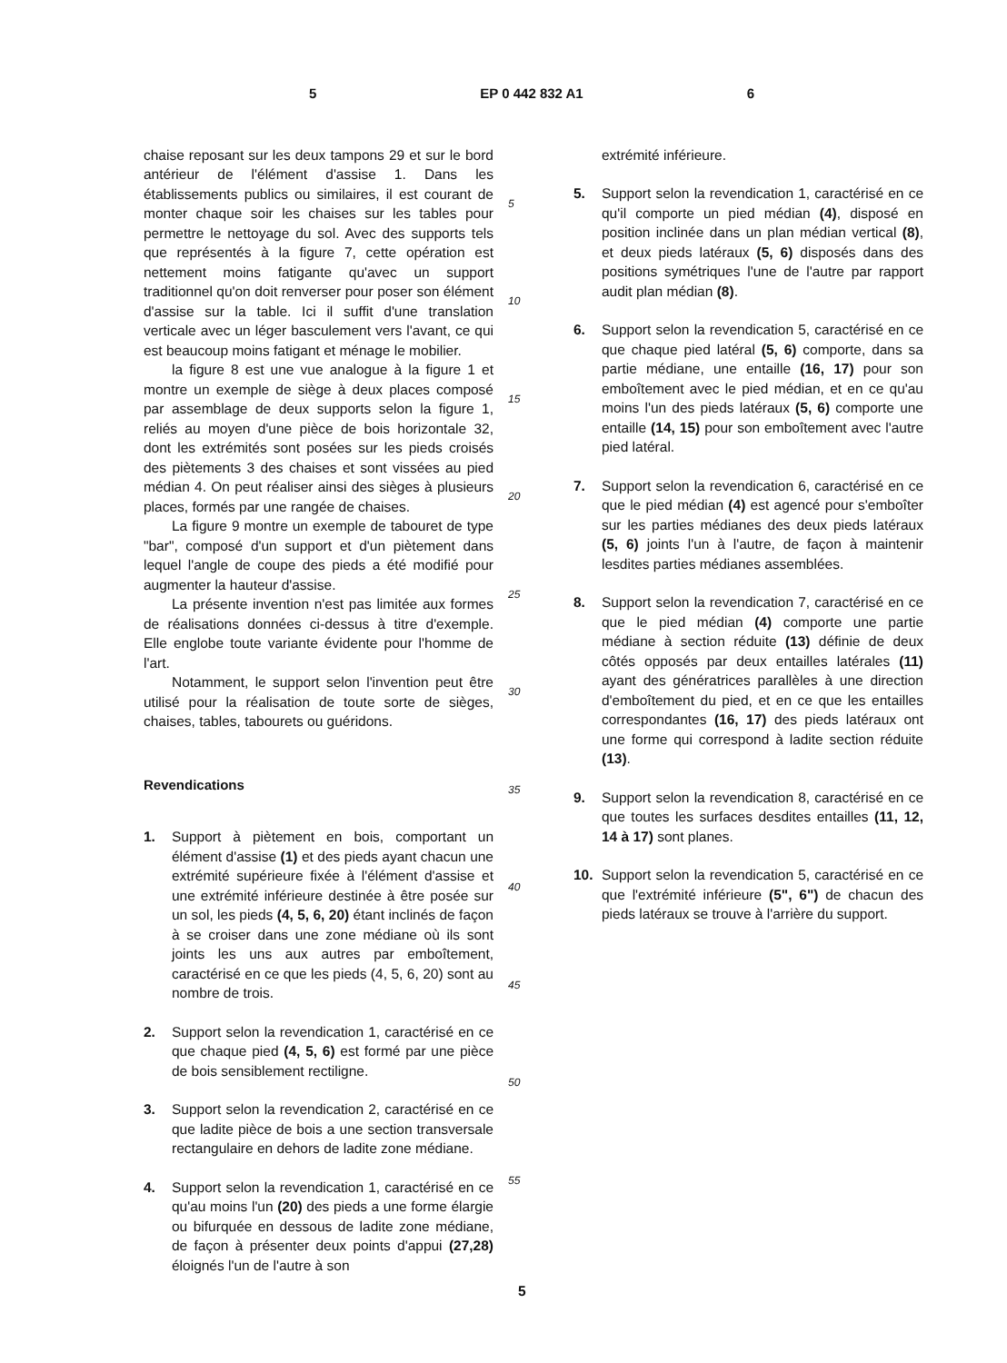5 EP 0 442 832 A1 6
chaise reposant sur les deux tampons 29 et sur le bord antérieur de l'élément d'assise 1. Dans les établissements publics ou similaires, il est courant de monter chaque soir les chaises sur les tables pour permettre le nettoyage du sol. Avec des supports tels que représentés à la figure 7, cette opération est nettement moins fatigante qu'avec un support traditionnel qu'on doit renverser pour poser son élément d'assise sur la table. Ici il suffit d'une translation verticale avec un léger basculement vers l'avant, ce qui est beaucoup moins fatigant et ménage le mobilier.
la figure 8 est une vue analogue à la figure 1 et montre un exemple de siège à deux places composé par assemblage de deux supports selon la figure 1, reliés au moyen d'une pièce de bois horizontale 32, dont les extrémités sont posées sur les pieds croisés des piètements 3 des chaises et sont vissées au pied médian 4. On peut réaliser ainsi des sièges à plusieurs places, formés par une rangée de chaises.
La figure 9 montre un exemple de tabouret de type "bar", composé d'un support et d'un piètement dans lequel l'angle de coupe des pieds a été modifié pour augmenter la hauteur d'assise.
La présente invention n'est pas limitée aux formes de réalisations données ci-dessus à titre d'exemple. Elle englobe toute variante évidente pour l'homme de l'art.
Notamment, le support selon l'invention peut être utilisé pour la réalisation de toute sorte de sièges, chaises, tables, tabourets ou guéridons.
Revendications
1. Support à piètement en bois, comportant un élément d'assise (1) et des pieds ayant chacun une extrémité supérieure fixée à l'élément d'assise et une extrémité inférieure destinée à être posée sur un sol, les pieds (4, 5, 6, 20) étant inclinés de façon à se croiser dans une zone médiane où ils sont joints les uns aux autres par emboîtement, caractérisé en ce que les pieds (4, 5, 6, 20) sont au nombre de trois.
2. Support selon la revendication 1, caractérisé en ce que chaque pied (4, 5, 6) est formé par une pièce de bois sensiblement rectiligne.
3. Support selon la revendication 2, caractérisé en ce que ladite pièce de bois a une section transversale rectangulaire en dehors de ladite zone médiane.
4. Support selon la revendication 1, caractérisé en ce qu'au moins l'un (20) des pieds a une forme élargie ou bifurquée en dessous de ladite zone médiane, de façon à présenter deux points d'appui (27,28) éloignés l'un de l'autre à son
5
10
15
20
25
30
35
40
45
50
55
extrémité inférieure.
5. Support selon la revendication 1, caractérisé en ce qu'il comporte un pied médian (4), disposé en position inclinée dans un plan médian vertical (8), et deux pieds latéraux (5, 6) disposés dans des positions symétriques l'une de l'autre par rapport audit plan médian (8).
6. Support selon la revendication 5, caractérisé en ce que chaque pied latéral (5, 6) comporte, dans sa partie médiane, une entaille (16, 17) pour son emboîtement avec le pied médian, et en ce qu'au moins l'un des pieds latéraux (5, 6) comporte une entaille (14, 15) pour son emboîtement avec l'autre pied latéral.
7. Support selon la revendication 6, caractérisé en ce que le pied médian (4) est agencé pour s'emboîter sur les parties médianes des deux pieds latéraux (5, 6) joints l'un à l'autre, de façon à maintenir lesdites parties médianes assemblées.
8. Support selon la revendication 7, caractérisé en ce que le pied médian (4) comporte une partie médiane à section réduite (13) définie de deux côtés opposés par deux entailles latérales (11) ayant des génératrices parallèles à une direction d'emboîtement du pied, et en ce que les entailles correspondantes (16, 17) des pieds latéraux ont une forme qui correspond à ladite section réduite (13).
9. Support selon la revendication 8, caractérisé en ce que toutes les surfaces desdites entailles (11, 12, 14 à 17) sont planes.
10. Support selon la revendication 5, caractérisé en ce que l'extrémité inférieure (5", 6") de chacun des pieds latéraux se trouve à l'arrière du support.
5